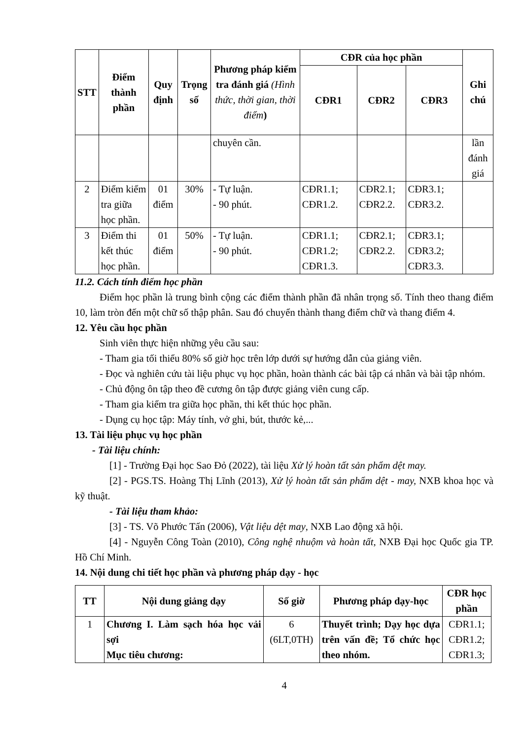| STT | Điểm thành phần | Quy định | Trọng số | Phương pháp kiểm tra đánh giá (Hình thức, thời gian, thời điểm ) | CĐR của học phần | | | Ghi chú |
| --- | --- | --- | --- | --- | --- | --- | --- | --- |
| | | | | | CĐR1 | CĐR2 | CĐR3 | |
| | | | | chuyên cần. | | | | lần đánh giá |
| 2 | Điểm kiểm tra giữa học phần. | 01 điểm | 30% | - Tự luận. - 90 phút. | CĐR1.1; CĐR1.2. | CĐR2.1; CĐR2.2. | CĐR3.1; CĐR3.2. | |
| 3 | Điểm thi kết thúc học phần. | 01 điểm | 50% | - Tự luận. - 90 phút. | CĐR1.1; CĐR1.2; CĐR1.3. | CĐR2.1; CĐR2.2. | CĐR3.1; CĐR3.2; CĐR3.3. | |
11.2. Cách tính điểm học phần
Điểm học phần là trung bình cộng các điểm thành phần đã nhân trọng số. Tính theo thang điểm 10, làm tròn đến một chữ số thập phân. Sau đó chuyển thành thang điểm chữ và thang điểm 4.
12. Yêu cầu học phần
Sinh viên thực hiện những yêu cầu sau:
- Tham gia tối thiểu 80% số giờ học trên lớp dưới sự hướng dẫn của giảng viên.
- Đọc và nghiên cứu tài liệu phục vụ học phần, hoàn thành các bài tập cá nhân và bài tập nhóm.
- Chủ động ôn tập theo đề cương ôn tập được giảng viên cung cấp.
- Tham gia kiểm tra giữa học phần, thi kết thúc học phần.
- Dụng cụ học tập: Máy tính, vở ghi, bút, thước kẻ,...
13. Tài liệu phục vụ học phần
- Tài liệu chính:
[1] - Trường Đại học Sao Đỏ (2022), tài liệu Xử lý hoàn tất sản phẩm dệt may.
[2] - PGS.TS. Hoàng Thị Lĩnh (2013), Xử lý hoàn tất sản phẩm dệt - may, NXB khoa học và kỹ thuật.
- Tài liệu tham khảo:
[3] - TS. Võ Phước Tấn (2006), Vật liệu dệt may, NXB Lao động xã hội.
[4] - Nguyễn Công Toàn (2010), Công nghệ nhuộm và hoàn tất, NXB Đại học Quốc gia TP. Hồ Chí Minh.
14. Nội dung chi tiết học phần và phương pháp dạy - học
| TT | Nội dung giảng dạy | Số giờ | Phương pháp dạy-học | CĐR học phần |
| --- | --- | --- | --- | --- |
| 1 | Chương I. Làm sạch hóa học vải sợi Mục tiêu chương: | 6 (6LT,0TH) | Thuyết trình; Dạy học dựa trên vấn đề; Tổ chức học theo nhóm. | CĐR1.1; CĐR1.2; CĐR1.3; |
4